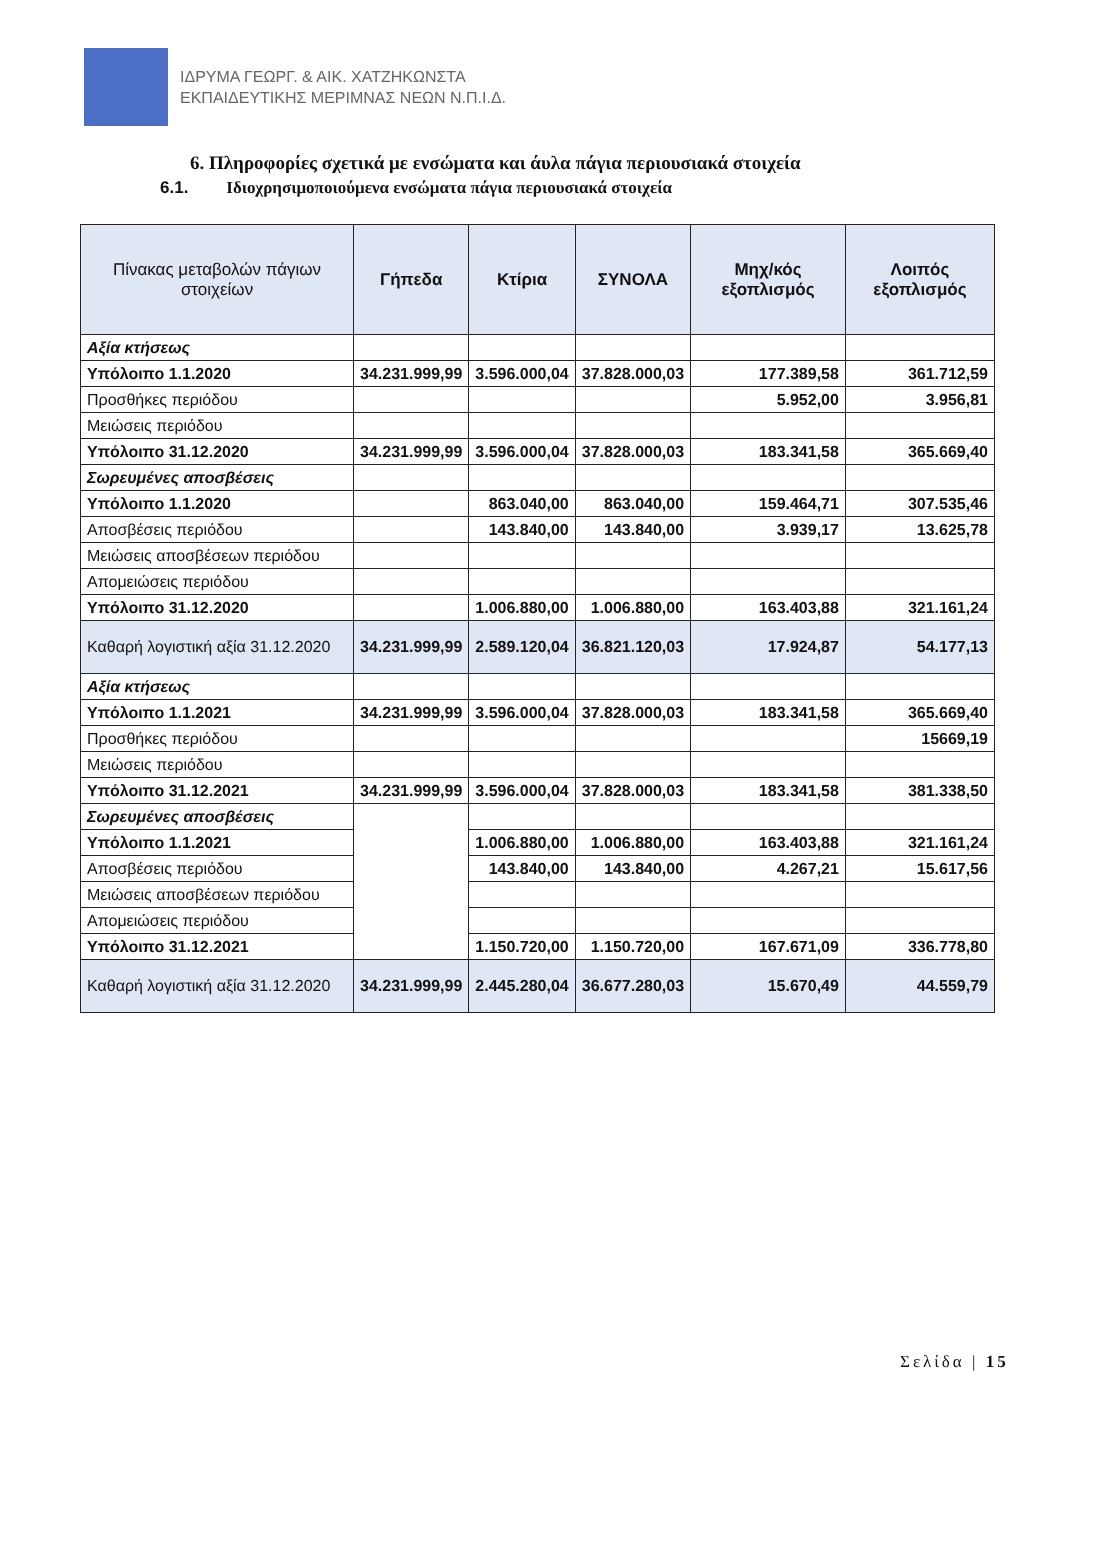ΙΔΡΥΜΑ ΓΕΩΡΓ. & ΑΙΚ. ΧΑΤΖΗΚΩΝΣΤΑ
ΕΚΠΑΙΔΕΥΤΙΚΗΣ ΜΕΡΙΜΝΑΣ ΝΕΩΝ Ν.Π.Ι.Δ.
6. Πληροφορίες σχετικά με ενσώματα και άυλα πάγια περιουσιακά στοιχεία
6.1. Ιδιοχρησιμοποιούμενα ενσώματα πάγια περιουσιακά στοιχεία
| Πίνακας μεταβολών πάγιων στοιχείων | Γήπεδα | Κτίρια | ΣΥΝΟΛΑ | Μηχ/κός εξοπλισμός | Λοιπός εξοπλισμός |
| --- | --- | --- | --- | --- | --- |
| Αξία κτήσεως | | | | | |
| Υπόλοιπο 1.1.2020 | 34.231.999,99 | 3.596.000,04 | 37.828.000,03 | 177.389,58 | 361.712,59 |
| Προσθήκες περιόδου | | | | 5.952,00 | 3.956,81 |
| Μειώσεις περιόδου | | | | | |
| Υπόλοιπο 31.12.2020 | 34.231.999,99 | 3.596.000,04 | 37.828.000,03 | 183.341,58 | 365.669,40 |
| Σωρευμένες αποσβέσεις | | | | | |
| Υπόλοιπο 1.1.2020 | | 863.040,00 | 863.040,00 | 159.464,71 | 307.535,46 |
| Αποσβέσεις περιόδου | | 143.840,00 | 143.840,00 | 3.939,17 | 13.625,78 |
| Μειώσεις αποσβέσεων περιόδου | | | | | |
| Απομειώσεις περιόδου | | | | | |
| Υπόλοιπο 31.12.2020 | | 1.006.880,00 | 1.006.880,00 | 163.403,88 | 321.161,24 |
| Καθαρή λογιστική αξία 31.12.2020 | 34.231.999,99 | 2.589.120,04 | 36.821.120,03 | 17.924,87 | 54.177,13 |
| Αξία κτήσεως | | | | | |
| Υπόλοιπο 1.1.2021 | 34.231.999,99 | 3.596.000,04 | 37.828.000,03 | 183.341,58 | 365.669,40 |
| Προσθήκες περιόδου | | | | | 15669,19 |
| Μειώσεις περιόδου | | | | | |
| Υπόλοιπο 31.12.2021 | 34.231.999,99 | 3.596.000,04 | 37.828.000,03 | 183.341,58 | 381.338,50 |
| Σωρευμένες αποσβέσεις | | | | | |
| Υπόλοιπο 1.1.2021 | | 1.006.880,00 | 1.006.880,00 | 163.403,88 | 321.161,24 |
| Αποσβέσεις περιόδου | | 143.840,00 | 143.840,00 | 4.267,21 | 15.617,56 |
| Μειώσεις αποσβέσεων περιόδου | | | | | |
| Απομειώσεις περιόδου | | | | | |
| Υπόλοιπο 31.12.2021 | | 1.150.720,00 | 1.150.720,00 | 167.671,09 | 336.778,80 |
| Καθαρή λογιστική αξία 31.12.2020 | 34.231.999,99 | 2.445.280,04 | 36.677.280,03 | 15.670,49 | 44.559,79 |
Σελίδα | 15